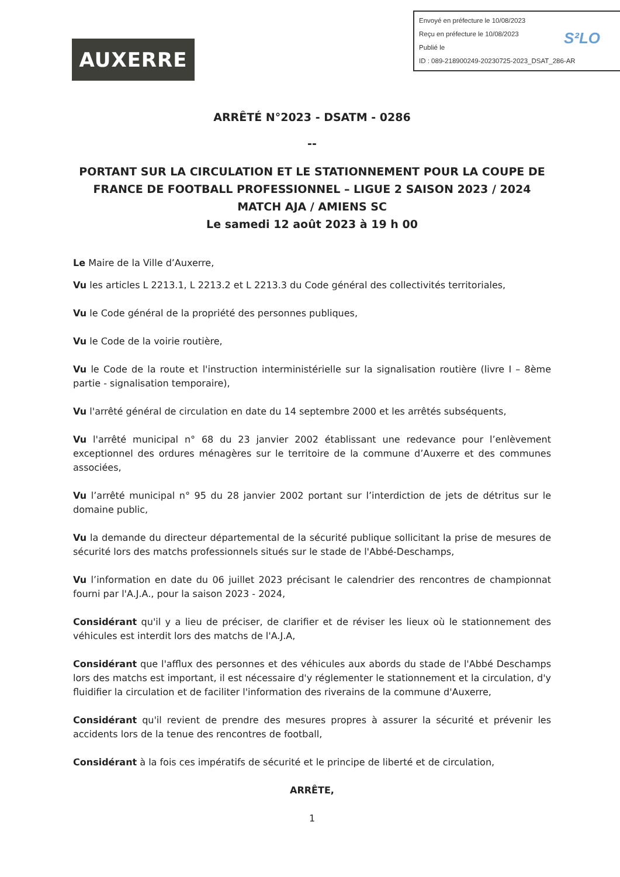AUXERRE
Envoyé en préfecture le 10/08/2023
Reçu en préfecture le 10/08/2023
Publié le
ID : 089-218900249-20230725-2023_DSAT_286-AR
S²LO
ARRÊTÉ N°2023 - DSATM - 0286
--
PORTANT SUR LA CIRCULATION ET LE STATIONNEMENT POUR LA COUPE DE FRANCE DE FOOTBALL PROFESSIONNEL – LIGUE 2 SAISON 2023 / 2024
MATCH AJA / AMIENS SC
Le samedi 12 août 2023 à 19 h 00
Le Maire de la Ville d’Auxerre,
Vu les articles L 2213.1, L 2213.2 et L 2213.3 du Code général des collectivités territoriales,
Vu le Code général de la propriété des personnes publiques,
Vu le Code de la voirie routière,
Vu le Code de la route et l'instruction interministérielle sur la signalisation routière (livre I – 8ème partie - signalisation temporaire),
Vu l'arrêté général de circulation en date du 14 septembre 2000 et les arrêtés subséquents,
Vu l'arrêté municipal n° 68 du 23 janvier 2002 établissant une redevance pour l’enlèvement exceptionnel des ordures ménagères sur le territoire de la commune d’Auxerre et des communes associées,
Vu l’arrêté municipal n° 95 du 28 janvier 2002 portant sur l’interdiction de jets de détritus sur le domaine public,
Vu la demande du directeur départemental de la sécurité publique sollicitant la prise de mesures de sécurité lors des matchs professionnels situés sur le stade de l'Abbé-Deschamps,
Vu l’information en date du 06 juillet 2023 précisant le calendrier des rencontres de championnat fourni par l'A.J.A., pour la saison 2023 - 2024,
Considérant qu'il y a lieu de préciser, de clarifier et de réviser les lieux où le stationnement des véhicules est interdit lors des matchs de l'A.J.A,
Considérant que l'afflux des personnes et des véhicules aux abords du stade de l'Abbé Deschamps lors des matchs est important, il est nécessaire d'y réglementer le stationnement et la circulation, d'y fluidifier la circulation et de faciliter l'information des riverains de la commune d'Auxerre,
Considérant qu'il revient de prendre des mesures propres à assurer la sécurité et prévenir les accidents lors de la tenue des rencontres de football,
Considérant à la fois ces impératifs de sécurité et le principe de liberté et de circulation,
ARRÊTE,
1